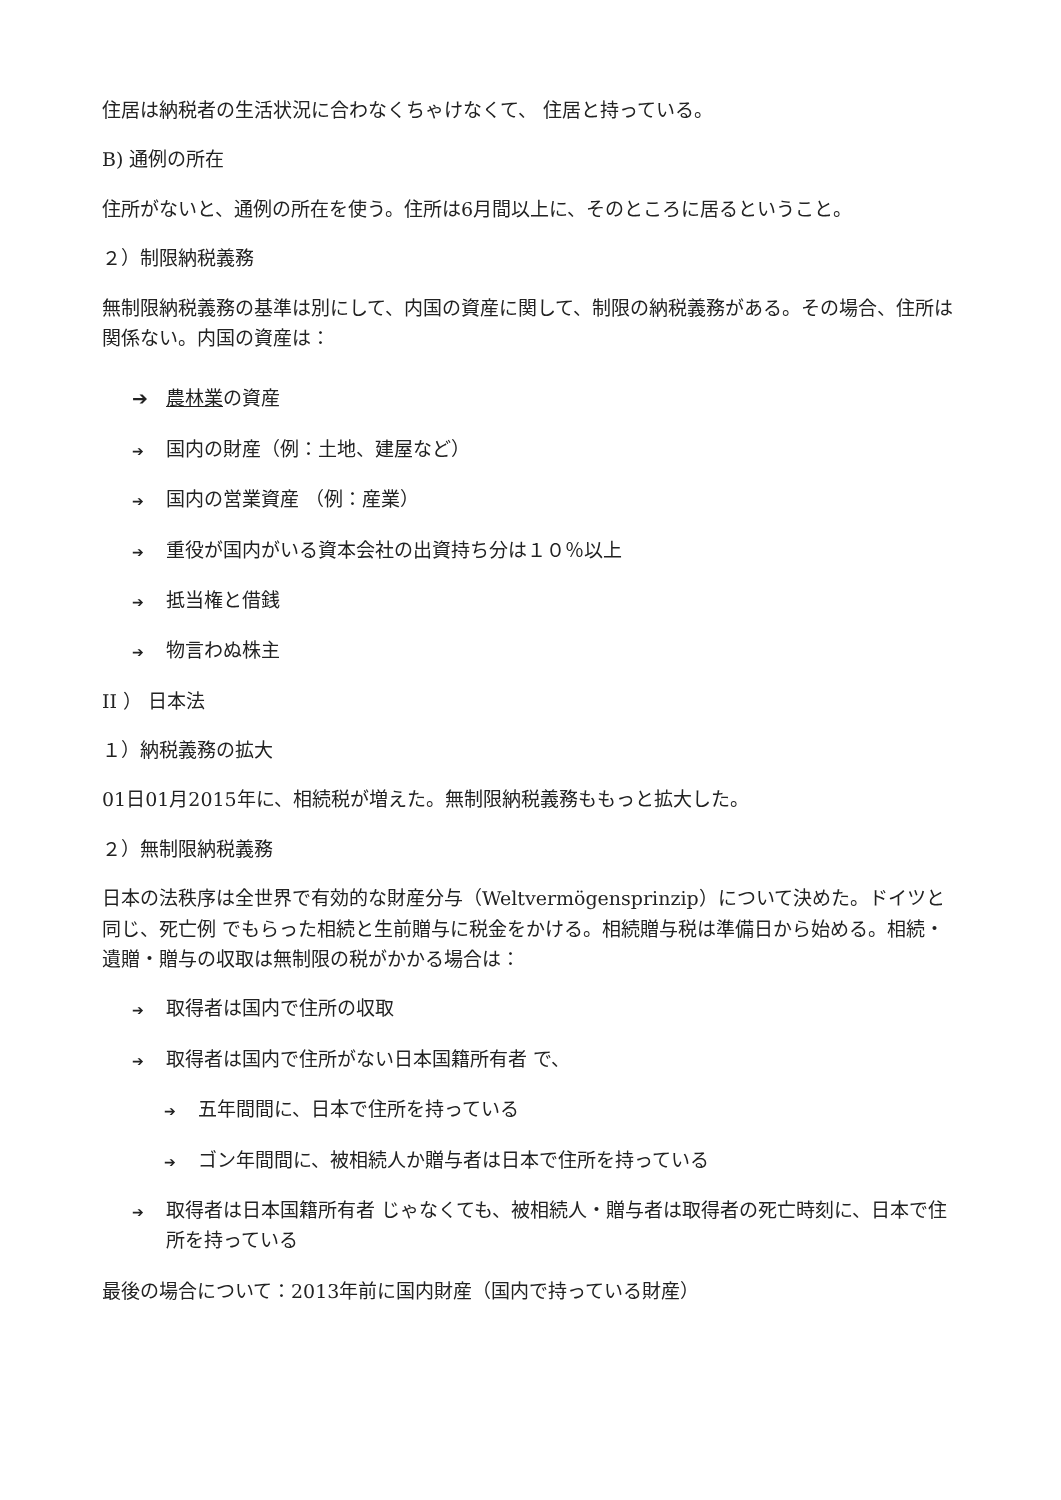住居は納税者の生活状況に合わなくちゃけなくて、 住居と持っている。
B) 通例の所在
住所がないと、通例の所在を使う。住所は6月間以上に、そのところに居るということ。
２）制限納税義務
無制限納税義務の基準は別にして、内国の資産に関して、制限の納税義務がある。その場合、住所は関係ない。内国の資産は：
➔ 農林業の資産
➔ 国内の財産（例：土地、建屋など）
➔ 国内の営業資産 （例：産業）
➔ 重役が国内がいる資本会社の出資持ち分は１０％以上
➔ 抵当権と借銭
➔ 物言わぬ株主
II ） 日本法
１）納税義務の拡大
01日01月2015年に、相続税が増えた。無制限納税義務ももっと拡大した。
２）無制限納税義務
日本の法秩序は全世界で有効的な財産分与（Weltvermögensprinzip）について決めた。ドイツと同じ、死亡例 でもらった相続と生前贈与に税金をかける。相続贈与税は準備日から始める。相続・遺贈・贈与の収取は無制限の税がかかる場合は：
➔ 取得者は国内で住所の収取
➔ 取得者は国内で住所がない日本国籍所有者 で、
➔ 五年間間に、日本で住所を持っている
➔ ゴン年間間に、被相続人か贈与者は日本で住所を持っている
➔ 取得者は日本国籍所有者 じゃなくても、被相続人・贈与者は取得者の死亡時刻に、日本で住所を持っている
最後の場合について：2013年前に国内財産（国内で持っている財産）